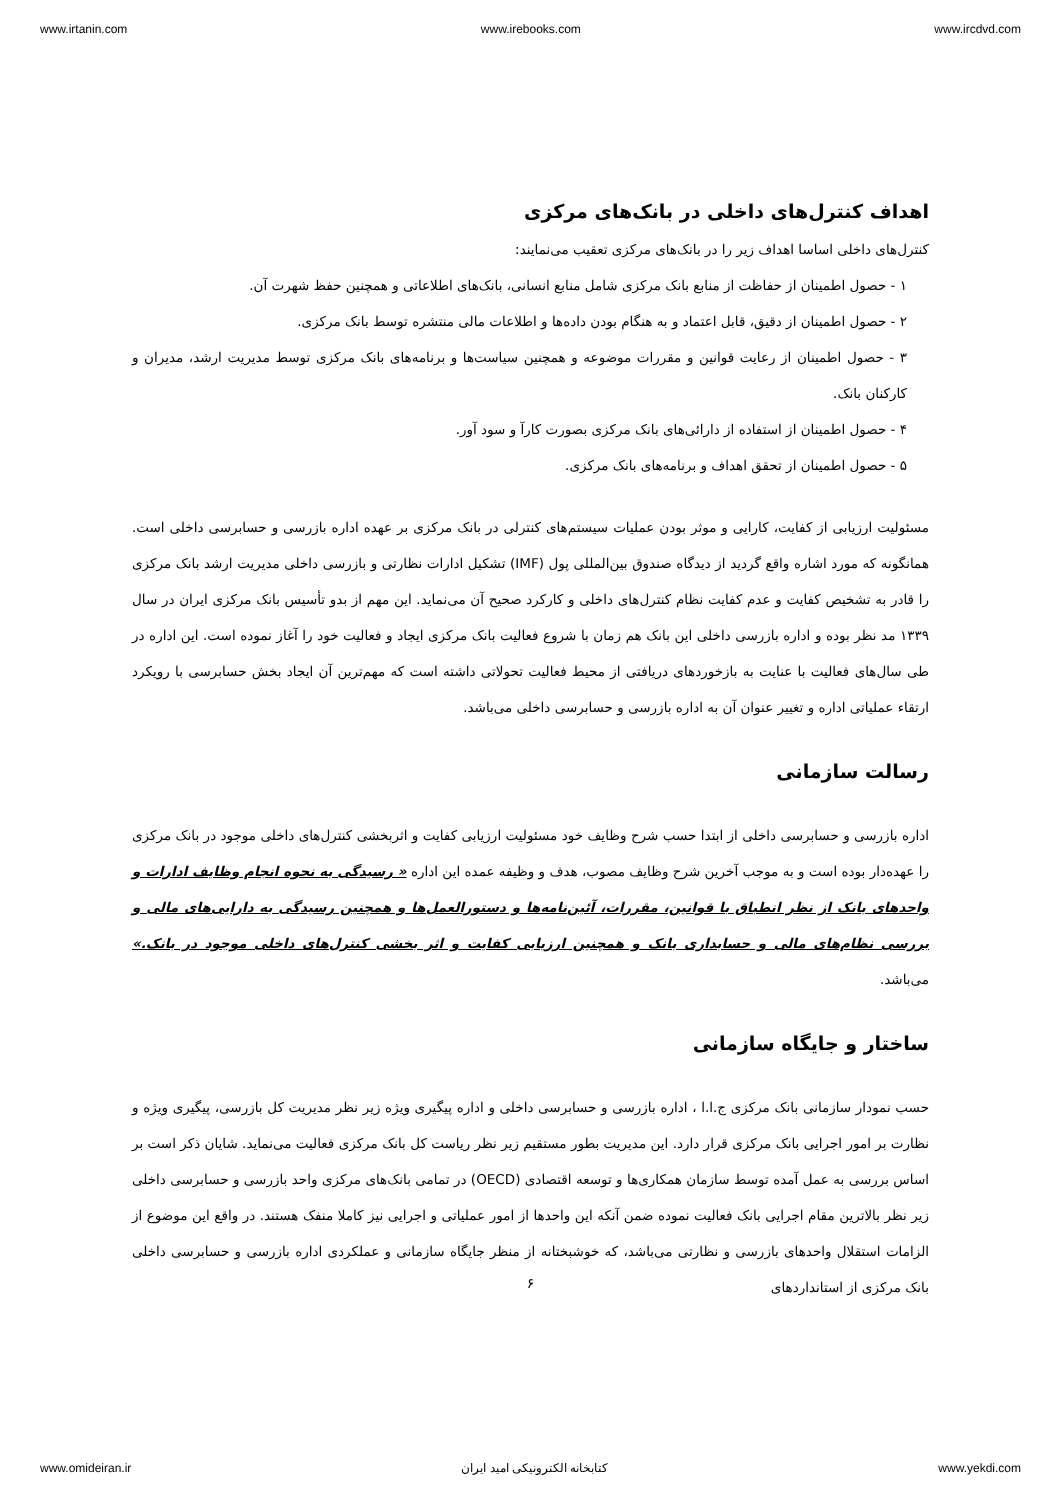www.irtanin.com www.irebooks.com www.ircdvd.com
اهداف کنترل‌های داخلی در بانک‌های مرکزی
کنترل‌های داخلی اساسا اهداف زیر را در بانک‌های مرکزی تعقیب می‌نمایند:
۱ - حصول اطمینان از حفاظت از منابع بانک مرکزی شامل منابع انسانی، بانک‌های اطلاعاتی و همچنین حفظ شهرت آن.
۲ - حصول اطمینان از دقیق، قابل اعتماد و به هنگام بودن داده‌ها و اطلاعات مالی منتشره توسط بانک مرکزی.
۳ - حصول اطمینان از رعایت قوانین و مقررات موضوعه و همچنین سیاست‌ها و برنامه‌های بانک مرکزی توسط مدیریت ارشد، مدیران و کارکنان بانک.
۴ - حصول اطمینان از استفاده از دارائی‌های بانک مرکزی بصورت کارآ و سود آور.
۵ - حصول اطمینان از تحقق اهداف و برنامه‌های بانک مرکزی.
مسئولیت ارزیابی از کفایت، کارایی و موثر بودن عملیات سیستم‌های کنترلی در بانک مرکزی بر عهده اداره بازرسی و حسابرسی داخلی است. همانگونه که مورد اشاره واقع گردید از دیدگاه صندوق بین‌المللی پول (IMF) تشکیل ادارات نظارتی و بازرسی داخلی مدیریت ارشد بانک مرکزی را قادر به تشخیص کفایت و عدم کفایت نظام کنترل‌های داخلی و کارکرد صحیح آن می‌نماید. این مهم از بدو تأسیس بانک مرکزی ایران در سال ۱۳۳۹ مد نظر بوده و اداره بازرسی داخلی این بانک هم زمان با شروع فعالیت بانک مرکزی ایجاد و فعالیت خود را آغاز نموده است. این اداره در طی سال‌های فعالیت با عنایت به بازخوردهای دریافتی از محیط فعالیت تحولاتی داشته است که مهم‌ترین آن ایجاد بخش حسابرسی با رویکرد ارتقاء عملیاتی اداره و تغییر عنوان آن به اداره بازرسی و حسابرسی داخلی می‌باشد.
رسالت سازمانی
اداره بازرسی و حسابرسی داخلی از ابتدا حسب شرح وظایف خود مسئولیت ارزیابی کفایت و اثربخشی کنترل‌های داخلی موجود در بانک مرکزی را عهده‌دار بوده است و به موجب آخرین شرح وظایف مصوب، هدف و وظیفه عمده این اداره « رسیدگی به نحوه انجام وظایف ادارات و واحدهای بانک از نظر انطباق با قوانین، مقررات، آئین‌نامه‌ها و دستورالعمل‌ها و همچنین رسیدگی به دارایی‌های مالی و بررسی نظام‌های مالی و حسابداری بانک و همچنین ارزیابی کفایت و اثر بخشی کنترل‌های داخلی موجود در بانک.» می‌باشد.
ساختار و جایگاه سازمانی
حسب نمودار سازمانی بانک مرکزی ج.ا.ا ، اداره بازرسی و حسابرسی داخلی و اداره پیگیری ویژه زیر نظر مدیریت کل بازرسی، پیگیری ویژه و نظارت بر امور اجرایی بانک مرکزی قرار دارد. این مدیریت بطور مستقیم زیر نظر ریاست کل بانک مرکزی فعالیت می‌نماید. شایان ذکر است بر اساس بررسی به عمل آمده توسط سازمان همکاری‌ها و توسعه اقتصادی (OECD) در تمامی بانک‌های مرکزی واحد بازرسی و حسابرسی داخلی زیر نظر بالاترین مقام اجرایی بانک فعالیت نموده ضمن آنکه این واحدها از امور عملیاتی و اجرایی نیز کاملا منفک هستند. در واقع این موضوع از الزامات استقلال واحدهای بازرسی و نظارتی می‌باشد، که خوشبختانه از منظر جایگاه سازمانی و عملکردی اداره بازرسی و حسابرسی داخلی بانک مرکزی از استانداردهای
۶
www.omideiran.ir کتابخانه الکترونیکی امید ایران www.yekdi.com